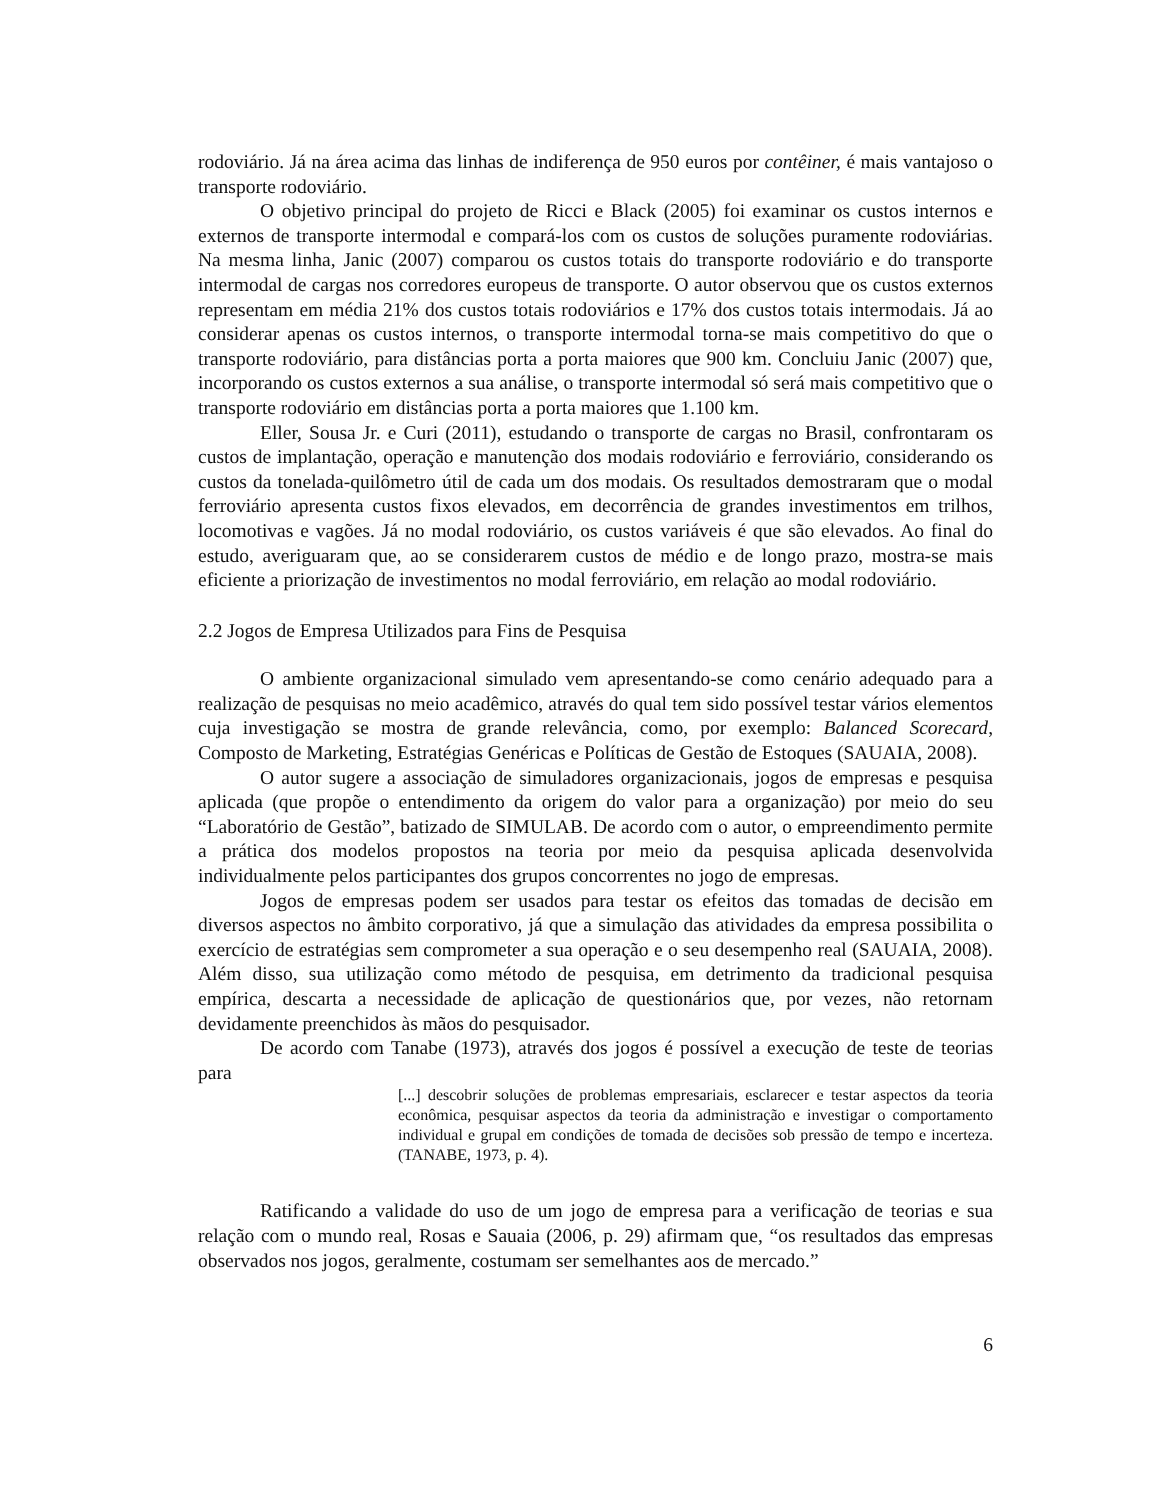rodoviário. Já na área acima das linhas de indiferença de 950 euros por contêiner, é mais vantajoso o transporte rodoviário.
O objetivo principal do projeto de Ricci e Black (2005) foi examinar os custos internos e externos de transporte intermodal e compará-los com os custos de soluções puramente rodoviárias. Na mesma linha, Janic (2007) comparou os custos totais do transporte rodoviário e do transporte intermodal de cargas nos corredores europeus de transporte. O autor observou que os custos externos representam em média 21% dos custos totais rodoviários e 17% dos custos totais intermodais. Já ao considerar apenas os custos internos, o transporte intermodal torna-se mais competitivo do que o transporte rodoviário, para distâncias porta a porta maiores que 900 km. Concluiu Janic (2007) que, incorporando os custos externos a sua análise, o transporte intermodal só será mais competitivo que o transporte rodoviário em distâncias porta a porta maiores que 1.100 km.
Eller, Sousa Jr. e Curi (2011), estudando o transporte de cargas no Brasil, confrontaram os custos de implantação, operação e manutenção dos modais rodoviário e ferroviário, considerando os custos da tonelada-quilômetro útil de cada um dos modais. Os resultados demostraram que o modal ferroviário apresenta custos fixos elevados, em decorrência de grandes investimentos em trilhos, locomotivas e vagões. Já no modal rodoviário, os custos variáveis é que são elevados. Ao final do estudo, averiguaram que, ao se considerarem custos de médio e de longo prazo, mostra-se mais eficiente a priorização de investimentos no modal ferroviário, em relação ao modal rodoviário.
2.2 Jogos de Empresa Utilizados para Fins de Pesquisa
O ambiente organizacional simulado vem apresentando-se como cenário adequado para a realização de pesquisas no meio acadêmico, através do qual tem sido possível testar vários elementos cuja investigação se mostra de grande relevância, como, por exemplo: Balanced Scorecard, Composto de Marketing, Estratégias Genéricas e Políticas de Gestão de Estoques (SAUAIA, 2008).
O autor sugere a associação de simuladores organizacionais, jogos de empresas e pesquisa aplicada (que propõe o entendimento da origem do valor para a organização) por meio do seu “Laboratório de Gestão”, batizado de SIMULAB. De acordo com o autor, o empreendimento permite a prática dos modelos propostos na teoria por meio da pesquisa aplicada desenvolvida individualmente pelos participantes dos grupos concorrentes no jogo de empresas.
Jogos de empresas podem ser usados para testar os efeitos das tomadas de decisão em diversos aspectos no âmbito corporativo, já que a simulação das atividades da empresa possibilita o exercício de estratégias sem comprometer a sua operação e o seu desempenho real (SAUAIA, 2008). Além disso, sua utilização como método de pesquisa, em detrimento da tradicional pesquisa empírica, descarta a necessidade de aplicação de questionários que, por vezes, não retornam devidamente preenchidos às mãos do pesquisador.
De acordo com Tanabe (1973), através dos jogos é possível a execução de teste de teorias para
[...] descobrir soluções de problemas empresariais, esclarecer e testar aspectos da teoria econômica, pesquisar aspectos da teoria da administração e investigar o comportamento individual e grupal em condições de tomada de decisões sob pressão de tempo e incerteza. (TANABE, 1973, p. 4).
Ratificando a validade do uso de um jogo de empresa para a verificação de teorias e sua relação com o mundo real, Rosas e Sauaia (2006, p. 29) afirmam que, “os resultados das empresas observados nos jogos, geralmente, costumam ser semelhantes aos de mercado.”
6